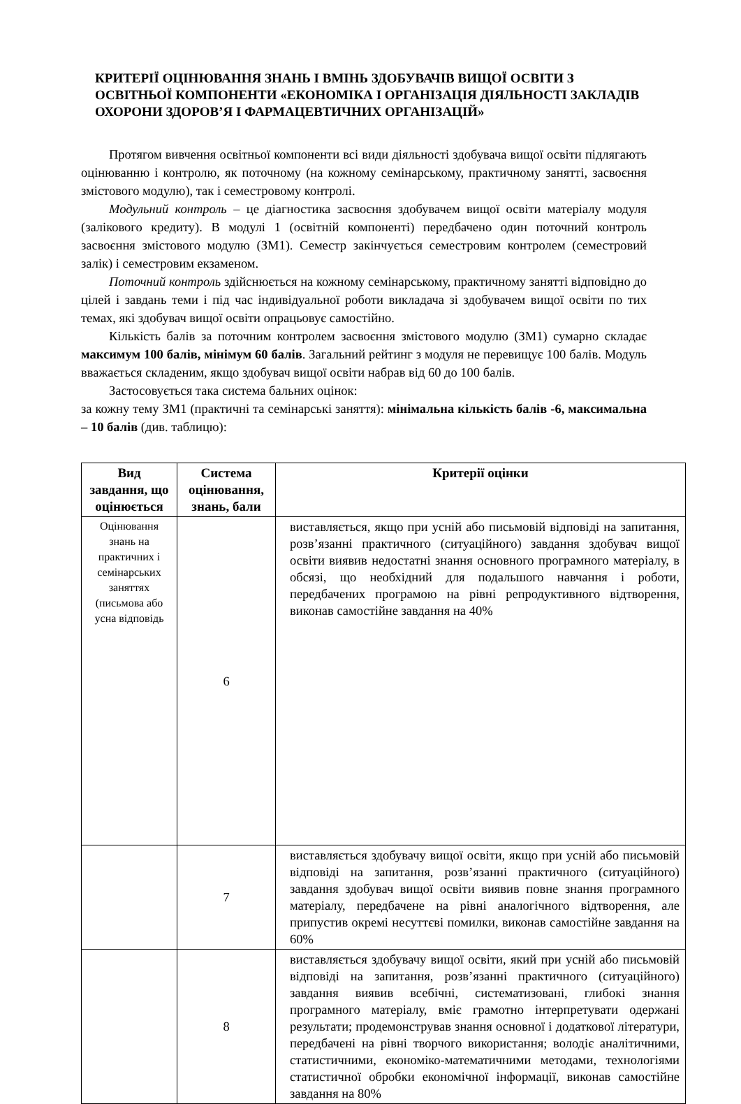КРИТЕРІЇ ОЦІНЮВАННЯ ЗНАНЬ І ВМІНЬ ЗДОБУВАЧІВ ВИЩОЇ ОСВІТИ З ОСВІТНЬОЇ КОМПОНЕНТИ «ЕКОНОМІКА І ОРГАНІЗАЦІЯ ДІЯЛЬНОСТІ ЗАКЛАДІВ ОХОРОНИ ЗДОРОВ’Я І ФАРМАЦЕВТИЧНИХ ОРГАНІЗАЦІЙ»
Протягом вивчення освітньої компоненти всі види діяльності здобувача вищої освіти підлягають оцінюванню і контролю, як поточному (на кожному семінарському, практичному занятті, засвоєння змістового модулю), так і семестровому контролі.
Модульний контроль – це діагностика засвоєння здобувачем вищої освіти матеріалу модуля (залікового кредиту). В модулі 1 (освітній компоненті) передбачено один поточний контроль засвоєння змістового модулю (ЗМ1). Семестр закінчується семестровим контролем (семестровий залік) і семестровим екзаменом.
Поточний контроль здійснюється на кожному семінарському, практичному занятті відповідно до цілей і завдань теми і під час індивідуальної роботи викладача зі здобувачем вищої освіти по тих темах, які здобувач вищої освіти опрацьовує самостійно.
Кількість балів за поточним контролем засвоєння змістового модулю (ЗМ1) сумарно складає максимум 100 балів, мінімум 60 балів. Загальний рейтинг з модуля не перевищує 100 балів. Модуль вважається складеним, якщо здобувач вищої освіти набрав від 60 до 100 балів.
Застосовується така система бальних оцінок:
за кожну тему ЗМ1 (практичні та семінарські заняття): мінімальна кількість балів -6, максимальна – 10 балів (див. таблицю):
| Вид завдання, що оцінюється | Система оцінювання, знань, бали | Критерії оцінки |
| --- | --- | --- |
| Оцінювання знань на практичних і семінарських заняттях (письмова або усна відповідь | 6 | виставляється, якщо при усній або письмовій відповіді на запитання, розв’язанні практичного (ситуаційного) завдання здобувач вищої освіти виявив недостатні знання основного програмного матеріалу, в обсязі, що необхідний для подальшого навчання і роботи, передбачених програмою на рівні репродуктивного відтворення, виконав самостійне завдання на 40% |
| | 7 | виставляється здобувачу вищої освіти, якщо при усній або письмовій відповіді на запитання, розв’язанні практичного (ситуаційного) завдання здобувач вищої освіти виявив повне знання програмного матеріалу, передбачене на рівні аналогічного відтворення, але припустив окремі несуттєві помилки, виконав самостійне завдання на 60% |
| | 8 | виставляється здобувачу вищої освіти, який при усній або письмовій відповіді на запитання, розв’язанні практичного (ситуаційного) завдання виявив всебічні, систематизовані, глибокі знання програмного матеріалу, вміє грамотно інтерпретувати одержані результати; продемонстрував знання основної і додаткової літератури, передбачені на рівні творчого використання; володіє аналітичними, статистичними, економіко-математичними методами, технологіями статистичної обробки економічної інформації, виконав самостійне завдання на 80% |